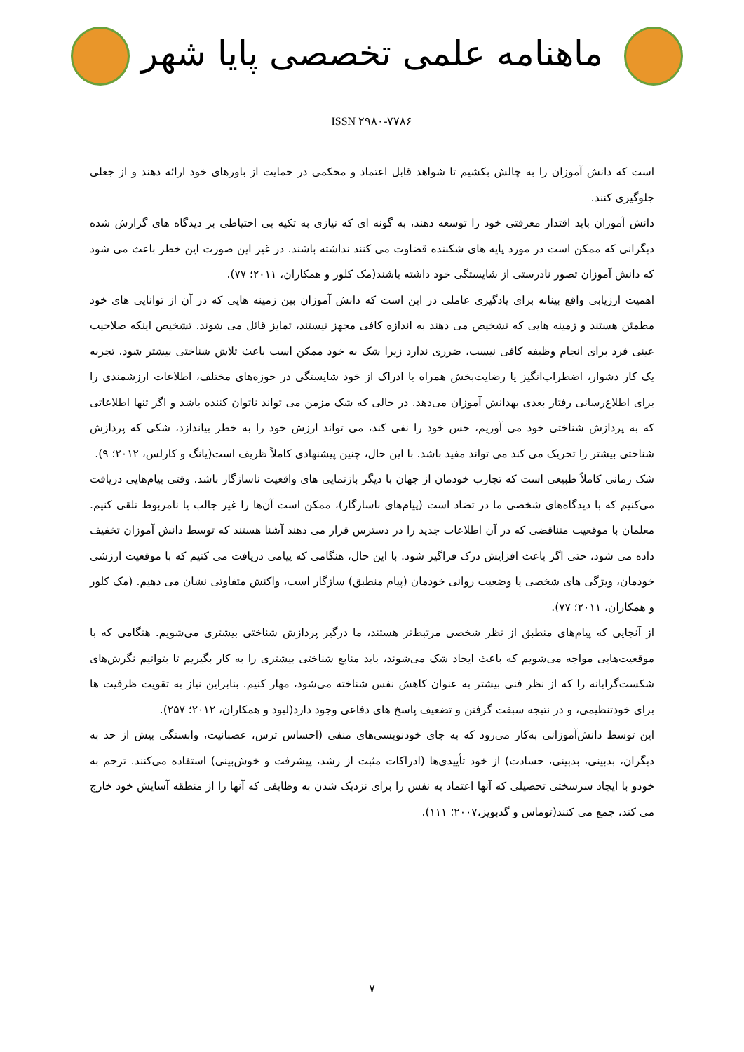ماهنامه علمی تخصصی پایا شهر
ISSN ۲۹۸۰-۷۷۸۶
است که دانش آموزان را به چالش بکشیم تا شواهد قابل اعتماد و محکمی در حمایت از باورهای خود ارائه دهند و از جعلی جلوگیری کنند.
دانش آموزان باید اقتدار معرفتی خود را توسعه دهند، به گونه ای که نیازی به تکیه بی احتیاطی بر دیدگاه های گزارش شده دیگرانی که ممکن است در مورد پایه های شکننده قضاوت می کنند نداشته باشند. در غیر این صورت این خطر باعث می شود که دانش آموزان تصور نادرستی از شایستگی خود داشته باشند(مک کلور و همکاران، ۲۰۱۱؛ ۷۷).
اهمیت ارزیابی واقع بینانه برای یادگیری عاملی در این است که دانش آموزان بین زمینه هایی که در آن از توانایی های خود مطمئن هستند و زمینه هایی که تشخیص می دهند به اندازه کافی مجهز نیستند، تمایز قائل می شوند. تشخیص اینکه صلاحیت عینی فرد برای انجام وظیفه کافی نیست، ضرری ندارد زیرا شک به خود ممکن است باعث تلاش شناختی بیشتر شود. تجربه یک کار دشوار، اضطراب‌انگیز یا رضایت‌بخش همراه با ادراک از خود شایستگی در حوزه‌های مختلف، اطلاعات ارزشمندی را برای اطلاع‌رسانی رفتار بعدی بهدانش آموزان می‌دهد. در حالی که شک مزمن می تواند ناتوان کننده باشد و اگر تنها اطلاعاتی که به پردازش شناختی خود می آوریم، حس خود را نفی کند، می تواند ارزش خود را به خطر بیاندازد، شکی که پردازش شناختی بیشتر را تحریک می کند می تواند مفید باشد. با این حال، چنین پیشنهادی کاملاً ظریف است(یانگ و کارلس، ۲۰۱۲؛ ۹).
شک زمانی کاملاً طبیعی است که تجارب خودمان از جهان با دیگر بازنمایی های واقعیت ناسازگار باشد. وقتی پیام‌هایی دریافت می‌کنیم که با دیدگاه‌های شخصی ما در تضاد است (پیام‌های ناسازگار)، ممکن است آن‌ها را غیر جالب یا نامربوط تلقی کنیم. معلمان با موقعیت متناقضی که در آن اطلاعات جدید را در دسترس قرار می دهند آشنا هستند که توسط دانش آموزان تخفیف داده می شود، حتی اگر باعث افزایش درک فراگیر شود. با این حال، هنگامی که پیامی دریافت می کنیم که با موقعیت ارزشی خودمان، ویژگی های شخصی یا وضعیت روانی خودمان (پیام منطبق) سازگار است، واکنش متفاوتی نشان می دهیم. (مک کلور و همکاران، ۲۰۱۱؛ ۷۷).
از آنجایی که پیام‌های منطبق از نظر شخصی مرتبط‌تر هستند، ما درگیر پردازش شناختی بیشتری می‌شویم. هنگامی که با موقعیت‌هایی مواجه می‌شویم که باعث ایجاد شک می‌شوند، باید منابع شناختی بیشتری را به کار بگیریم تا بتوانیم نگرش‌های شکست‌گرایانه را که از نظر فنی بیشتر به عنوان کاهش نفس شناخته می‌شود، مهار کنیم. بنابراین نیاز به تقویت ظرفیت ها برای خودتنظیمی، و در نتیجه سبقت گرفتن و تضعیف پاسخ های دفاعی وجود دارد(لیود و همکاران، ۲۰۱۲؛ ۲۵۷).
این توسط دانش‌آموزانی به‌کار می‌رود که به جای خودنویسی‌های منفی (احساس ترس، عصبانیت، وابستگی بیش از حد به دیگران، بدبینی، بدبینی، حسادت) از خود تأییدی‌ها (ادراکات مثبت از رشد، پیشرفت و خوش‌بینی) استفاده می‌کنند. ترحم به خودو با ایجاد سرسختی تحصیلی که آنها اعتماد به نفس را برای نزدیک شدن به وظایفی که آنها را از منطقه آسایش خود خارج می کند، جمع می کنند(توماس و گدبویز،۲۰۰۷؛ ۱۱۱).
۷